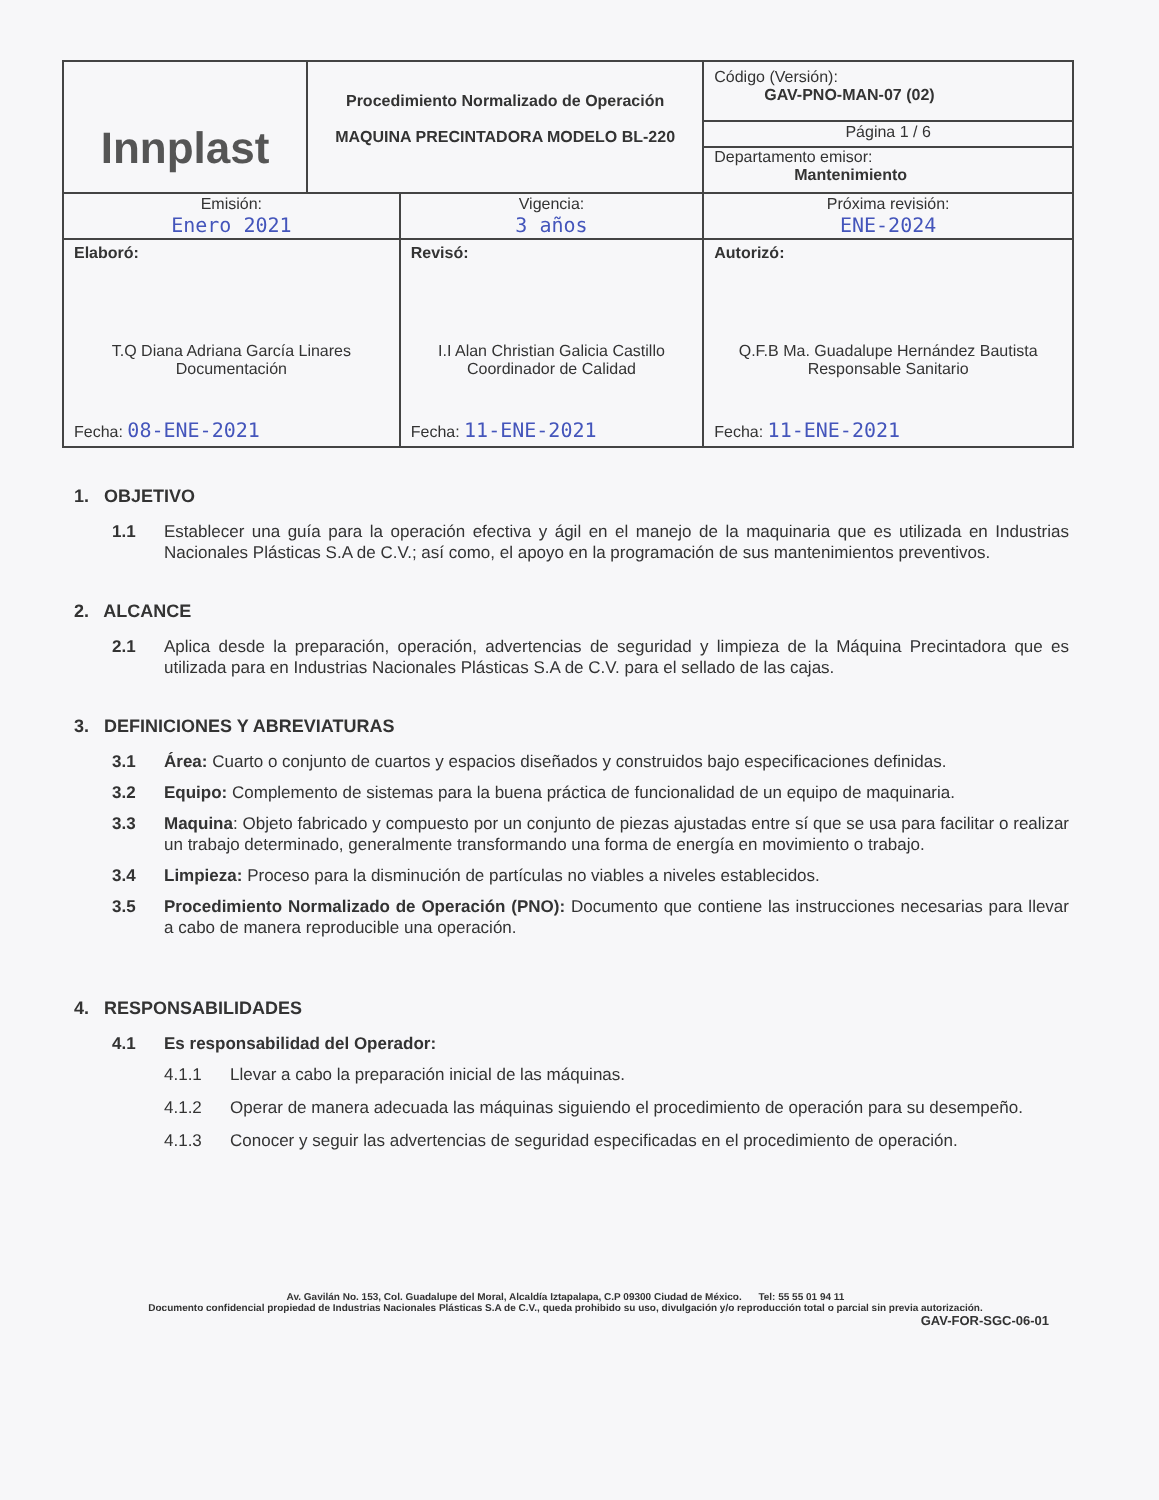| Innplast | Procedimiento Normalizado de Operación MAQUINA PRECINTADORA MODELO BL-220 | | Código (Versión): GAV-PNO-MAN-07 (02) |
| | | | Página 1 / 6 |
| | | | Departamento emisor: Mantenimiento |
| Emisión: Enero 2021 | | Vigencia: 3 años | Próxima revisión: ENE-2024 |
| Elaboró: T.Q Diana Adriana García Linares Documentación Fecha: 08-ENE-2021 | | Revisó: I.I Alan Christian Galicia Castillo Coordinador de Calidad Fecha: 11-ENE-2021 | Autorizó: Q.F.B Ma. Guadalupe Hernández Bautista Responsable Sanitario Fecha: 11-ENE-2021 |
1. OBJETIVO
1.1 Establecer una guía para la operación efectiva y ágil en el manejo de la maquinaria que es utilizada en Industrias Nacionales Plásticas S.A de C.V.; así como, el apoyo en la programación de sus mantenimientos preventivos.
2. ALCANCE
2.1 Aplica desde la preparación, operación, advertencias de seguridad y limpieza de la Máquina Precintadora que es utilizada para en Industrias Nacionales Plásticas S.A de C.V. para el sellado de las cajas.
3. DEFINICIONES Y ABREVIATURAS
3.1 Área: Cuarto o conjunto de cuartos y espacios diseñados y construidos bajo especificaciones definidas.
3.2 Equipo: Complemento de sistemas para la buena práctica de funcionalidad de un equipo de maquinaria.
3.3 Maquina: Objeto fabricado y compuesto por un conjunto de piezas ajustadas entre sí que se usa para facilitar o realizar un trabajo determinado, generalmente transformando una forma de energía en movimiento o trabajo.
3.4 Limpieza: Proceso para la disminución de partículas no viables a niveles establecidos.
3.5 Procedimiento Normalizado de Operación (PNO): Documento que contiene las instrucciones necesarias para llevar a cabo de manera reproducible una operación.
4. RESPONSABILIDADES
4.1 Es responsabilidad del Operador:
4.1.1 Llevar a cabo la preparación inicial de las máquinas.
4.1.2 Operar de manera adecuada las máquinas siguiendo el procedimiento de operación para su desempeño.
4.1.3 Conocer y seguir las advertencias de seguridad especificadas en el procedimiento de operación.
Av. Gavilán No. 153, Col. Guadalupe del Moral, Alcaldía Iztapalapa, C.P 09300 Ciudad de México. Tel: 55 55 01 94 11
Documento confidencial propiedad de Industrias Nacionales Plásticas S.A de C.V., queda prohibido su uso, divulgación y/o reproducción total o parcial sin previa autorización.
GAV-FOR-SGC-06-01